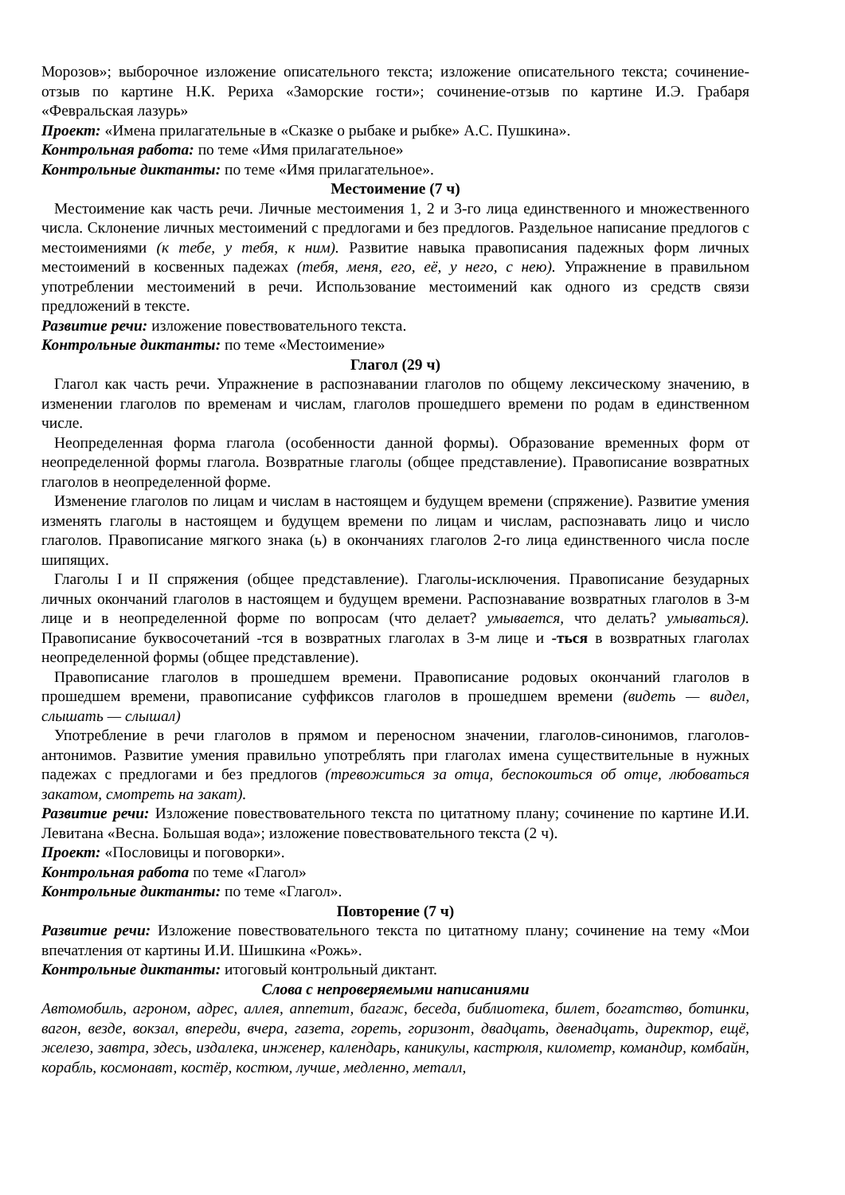Морозов»; выборочное изложение описательного текста; изложение описательного текста; сочинение-отзыв по картине Н.К. Рериха «Заморские гости»; сочинение-отзыв по картине И.Э. Грабаря «Февральская лазурь»
Проект: «Имена прилагательные в «Сказке о рыбаке и рыбке» А.С. Пушкина».
Контрольная работа: по теме «Имя прилагательное»
Контрольные диктанты: по теме «Имя прилагательное».
Местоимение (7 ч)
Местоимение как часть речи. Личные местоимения 1, 2 и 3-го лица единственного и множественного числа. Склонение личных местоимений с предлогами и без предлогов. Раздельное написание предлогов с местоимениями (к тебе, у тебя, к ним). Развитие навыка правописания падежных форм личных местоимений в косвенных падежах (тебя, меня, его, её, у него, с нею). Упражнение в правильном употреблении местоимений в речи. Использование местоимений как одного из средств связи предложений в тексте.
Развитие речи: изложение повествовательного текста.
Контрольные диктанты: по теме «Местоимение»
Глагол (29 ч)
Глагол как часть речи. Упражнение в распознавании глаголов по общему лексическому значению, в изменении глаголов по временам и числам, глаголов прошедшего времени по родам в единственном числе.
Неопределенная форма глагола (особенности данной формы). Образование временных форм от неопределенной формы глагола. Возвратные глаголы (общее представление). Правописание возвратных глаголов в неопределенной форме.
Изменение глаголов по лицам и числам в настоящем и будущем времени (спряжение). Развитие умения изменять глаголы в настоящем и будущем времени по лицам и числам, распознавать лицо и число глаголов. Правописание мягкого знака (ь) в окончаниях глаголов 2-го лица единственного числа после шипящих.
Глаголы I и II спряжения (общее представление). Глаголы-исключения. Правописание безударных личных окончаний глаголов в настоящем и будущем времени. Распознавание возвратных глаголов в 3-м лице и в неопределенной форме по вопросам (что делает? умывается, что делать? умываться). Правописание буквосочетаний -тся в возвратных глаголах в 3-м лице и -ться в возвратных глаголах неопределенной формы (общее представление).
Правописание глаголов в прошедшем времени. Правописание родовых окончаний глаголов в прошедшем времени, правописание суффиксов глаголов в прошедшем времени (видеть — видел, слышать — слышал)
Употребление в речи глаголов в прямом и переносном значении, глаголов-синонимов, глаголов-антонимов. Развитие умения правильно употреблять при глаголах имена существительные в нужных падежах с предлогами и без предлогов (тревожиться за отца, беспокоиться об отце, любоваться закатом, смотреть на закат).
Развитие речи: Изложение повествовательного текста по цитатному плану; сочинение по картине И.И. Левитана «Весна. Большая вода»; изложение повествовательного текста (2 ч).
Проект: «Пословицы и поговорки».
Контрольная работа по теме «Глагол»
Контрольные диктанты: по теме «Глагол».
Повторение (7 ч)
Развитие речи: Изложение повествовательного текста по цитатному плану; сочинение на тему «Мои впечатления от картины И.И. Шишкина «Рожь».
Контрольные диктанты: итоговый контрольный диктант.
Слова с непроверяемыми написаниями
Автомобиль, агроном, адрес, аллея, аппетит, багаж, беседа, библиотека, билет, богатство, ботинки, вагон, везде, вокзал, впереди, вчера, газета, гореть, горизонт, двадцать, двенадцать, директор, ещё, железо, завтра, здесь, издалека, инженер, календарь, каникулы, кастрюля, километр, командир, комбайн, корабль, космонавт, костёр, костюм, лучше, медленно, металл,